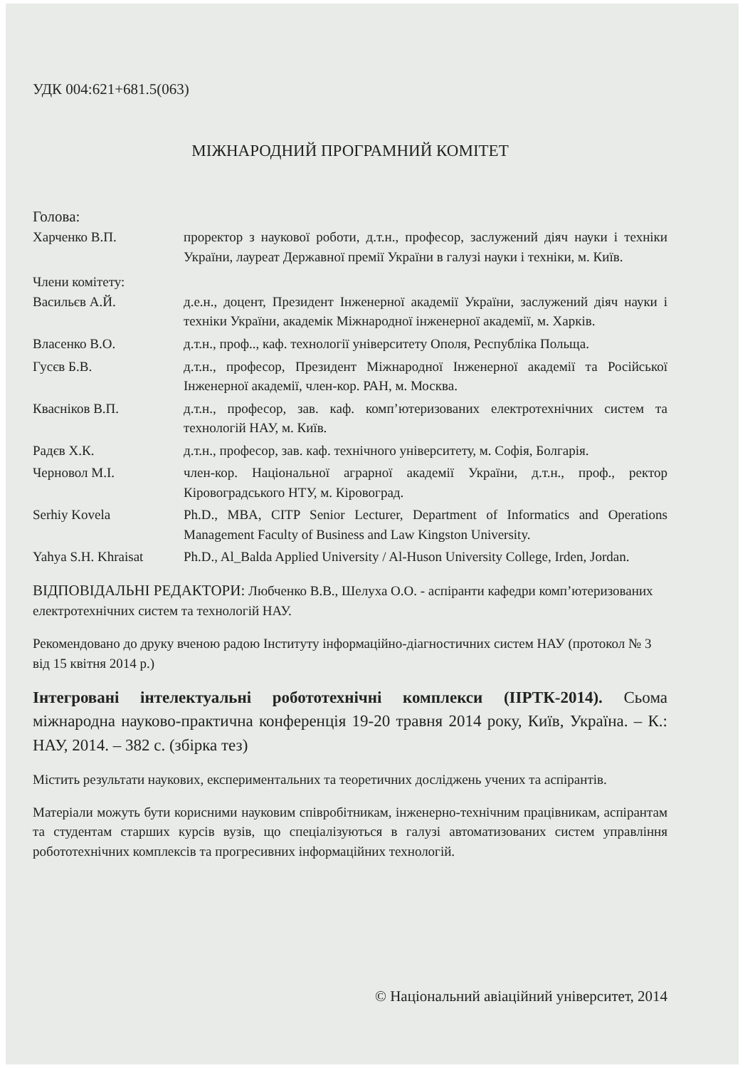УДК 004:621+681.5(063)
МІЖНАРОДНИЙ ПРОГРАМНИЙ КОМІТЕТ
Голова:
Харченко В.П. проректор з наукової роботи, д.т.н., професор, заслужений діяч науки і техніки України, лауреат Державної премії України в галузі науки і техніки, м. Київ.
Члени комітету:
Васильєв А.Й. д.е.н., доцент, Президент Інженерної академії України, заслужений діяч науки і техніки України, академік Міжнародної інженерної академії, м. Харків.
Власенко В.О. д.т.н., проф.., каф. технології університету Ополя, Республіка Польща.
Гусєв Б.В. д.т.н., професор, Президент Міжнародної Інженерної академії та Російської Інженерної академії, член-кор. РАН, м. Москва.
Квасніков В.П. д.т.н., професор, зав. каф. комп’ютеризованих електротехнічних систем та технологій НАУ, м. Київ.
Радєв Х.К. д.т.н., професор, зав. каф. технічного університету, м. Софія, Болгарія.
Черновол М.І. член-кор. Національної аграрної академії України, д.т.н., проф., ректор Кіровоградського НТУ, м. Кіровоград.
Serhiy Kovela Ph.D., MBA, CITP Senior Lecturer, Department of Informatics and Operations Management Faculty of Business and Law Kingston University.
Yahya S.H. Khraisat
Ph.D., Al_Balda Applied University / Al-Huson University College, Irden, Jordan.
ВІДПОВІДАЛЬНІ РЕДАКТОРИ: Любченко В.В., Шелуха О.О. - аспіранти кафедри комп’ютеризованих електротехнічних систем та технологій НАУ.
Рекомендовано до друку вченою радою Інституту інформаційно-діагностичних систем НАУ (протокол № 3 від 15 квітня 2014 р.)
Інтегровані інтелектуальні робототехнічні комплекси (ІІРТК-2014). Сьома міжнародна науково-практична конференція 19-20 травня 2014 року, Київ, Україна. – К.: НАУ, 2014. – 382 с. (збірка тез)
Містить результати наукових, експериментальних та теоретичних досліджень учених та аспірантів.
Матеріали можуть бути корисними науковим співробітникам, інженерно-технічним працівникам, аспірантам та студентам старших курсів вузів, що спеціалізуються в галузі автоматизованих систем управління робототехнічних комплексів та прогресивних інформаційних технологій.
© Національний авіаційний університет, 2014